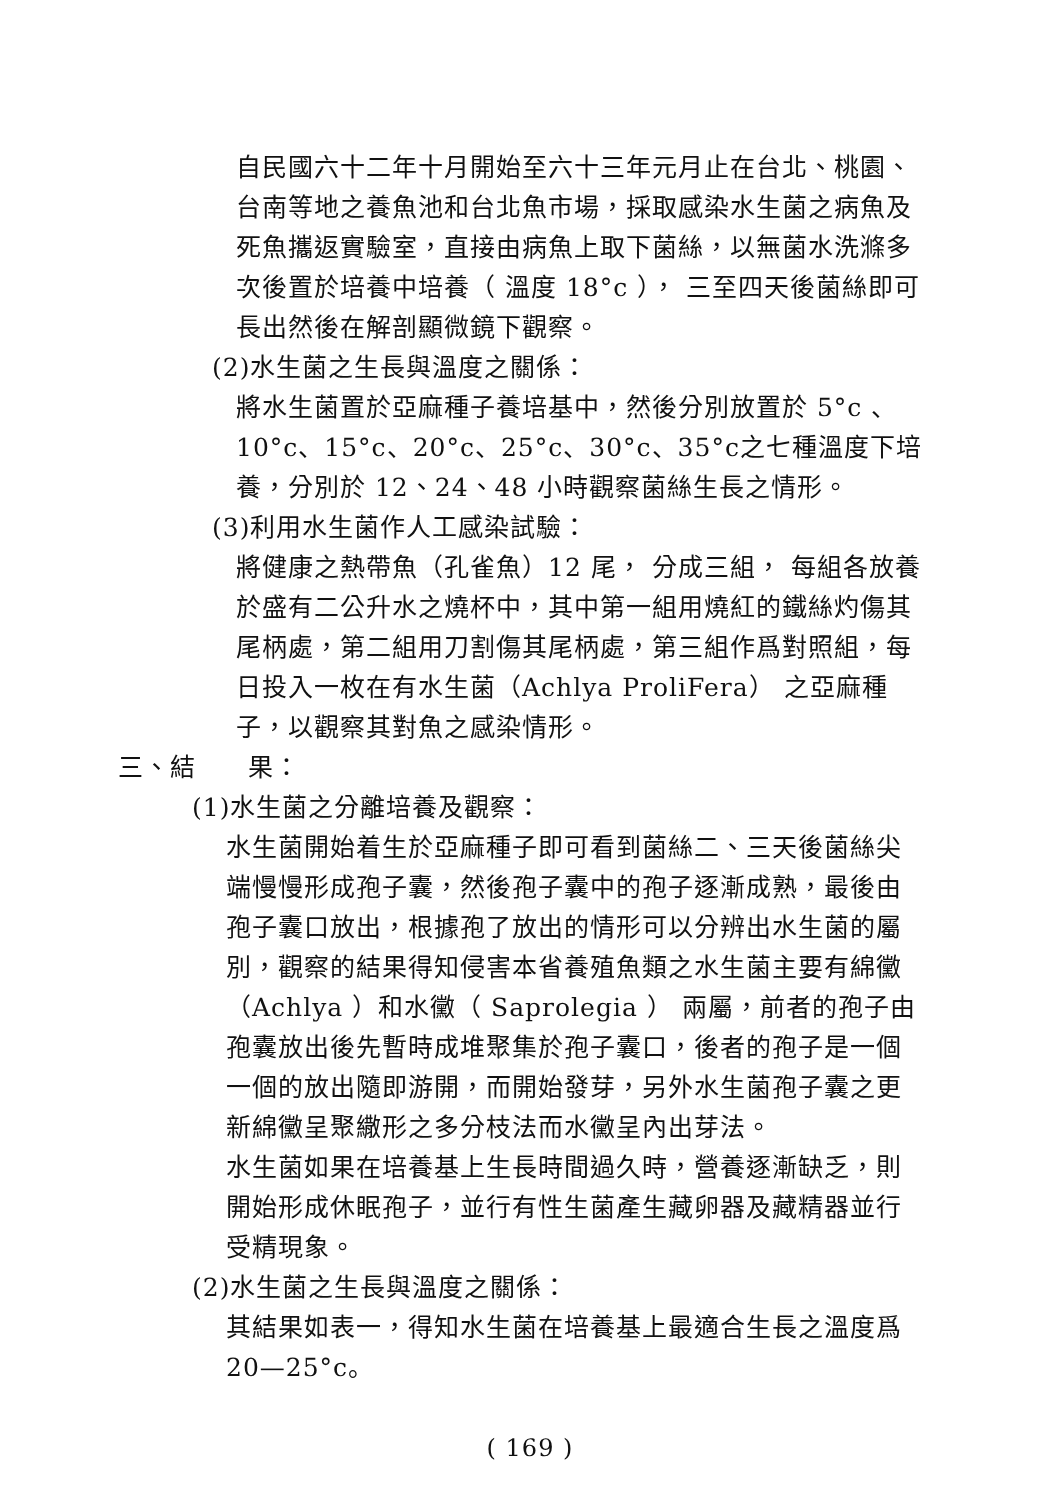自民國六十二年十月開始至六十三年元月止在台北、桃園、台南等地之養魚池和台北魚市場，採取感染水生菌之病魚及死魚攜返實驗室，直接由病魚上取下菌絲，以無菌水洗滌多次後置於培養中培養（ 溫度 18°c ）， 三至四天後菌絲即可長出然後在解剖顯微鏡下觀察。
(2)水生菌之生長與溫度之關係：
將水生菌置於亞麻種子養培基中，然後分別放置於 5°c 、10°c、15°c、20°c、25°c、30°c、35°c之七種溫度下培養，分別於 12、24、48 小時觀察菌絲生長之情形。
(3)利用水生菌作人工感染試驗：
將健康之熱帶魚（孔雀魚）12 尾， 分成三組， 每組各放養於盛有二公升水之燒杯中，其中第一組用燒紅的鐵絲灼傷其尾柄處，第二組用刀割傷其尾柄處，第三組作爲對照組，每日投入一枚在有水生菌（Achlya ProliFera） 之亞麻種子，以觀察其對魚之感染情形。
三、結　　果：
(1)水生菌之分離培養及觀察：
水生菌開始着生於亞麻種子即可看到菌絲二、三天後菌絲尖端慢慢形成孢子囊，然後孢子囊中的孢子逐漸成熟，最後由孢子囊口放出，根據孢了放出的情形可以分辨出水生菌的屬別，觀察的結果得知侵害本省養殖魚類之水生菌主要有綿黴（Achlya ）和水黴（ Saprolegia ） 兩屬，前者的孢子由孢囊放出後先暫時成堆聚集於孢子囊口，後者的孢子是一個一個的放出隨即游開，而開始發芽，另外水生菌孢子囊之更新綿黴呈聚繖形之多分枝法而水黴呈內出芽法。
水生菌如果在培養基上生長時間過久時，營養逐漸缺乏，則開始形成休眠孢子，並行有性生菌產生藏卵器及藏精器並行受精現象。
(2)水生菌之生長與溫度之關係：
其結果如表一，得知水生菌在培養基上最適合生長之溫度爲 20—25°c。
( 169 )